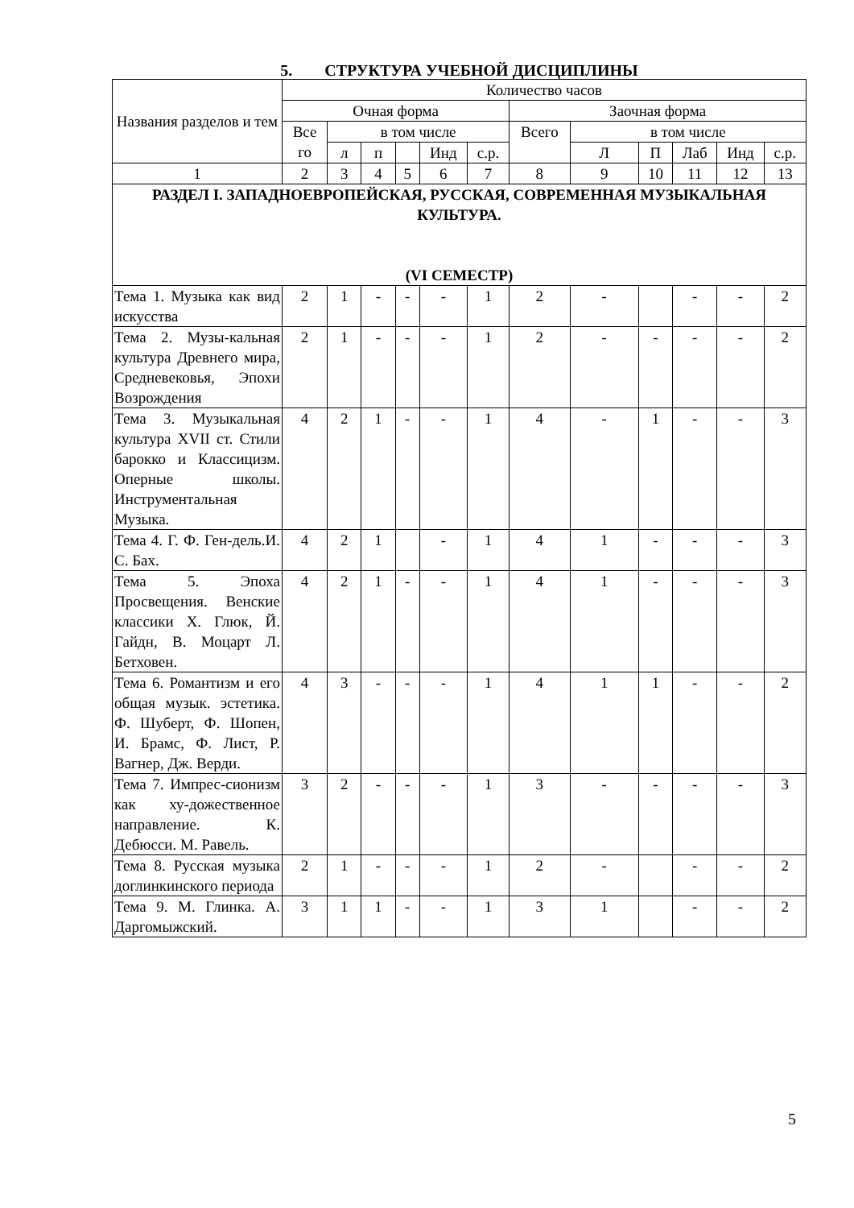5. СТРУКТУРА УЧЕБНОЙ ДИСЦИПЛИНЫ
| Названия разделов и тем | Количество часов | | | | | | | | | | | |
| --- | --- | --- | --- | --- | --- | --- | --- | --- | --- | --- | --- | --- |
| | Очная форма | | | | | | Заочная форма | | | | | |
| | Все го | в том числе | | | | | Всего | в том числе | | | | |
| | | л | п | | Инд | с.р. | | Л | П | Лаб | Инд | с.р. |
| 1 | 2 | 3 | 4 | 5 | 6 | 7 | 8 | 9 | 10 | 11 | 12 | 13 |
| РАЗДЕЛ I. ЗАПАДНОЕВРОПЕЙСКАЯ, РУССКАЯ, СОВРЕМЕННАЯ МУЗЫКАЛЬНАЯ КУЛЬТУРА. (VI СЕМЕСТР) | | | | | | | | | | | | |
| Тема 1. Музыка как вид искусства | 2 | 1 | - | - | - | 1 | 2 | - | | - | - | 2 |
| Тема 2. Музы-кальная культура Древнего мира, Средневековья, Эпохи Возрождения | 2 | 1 | - | - | - | 1 | 2 | - | - | - | - | 2 |
| Тема 3. Музыкальная культура XVII ст. Стили барокко и Классицизм. Оперные школы. Инструментальная Музыка. | 4 | 2 | 1 | - | - | 1 | 4 | - | 1 | - | - | 3 |
| Тема 4. Г. Ф. Ген-дель.И. С. Бах. | 4 | 2 | 1 | | - | 1 | 4 | 1 | - | - | - | 3 |
| Тема 5. Эпоха Просвещения. Венские классики Х. Глюк, Й. Гайдн, В. Моцарт Л. Бетховен. | 4 | 2 | 1 | - | - | 1 | 4 | 1 | - | - | - | 3 |
| Тема 6. Романтизм и его общая музык. эстетика. Ф. Шуберт, Ф. Шопен, И. Брамс, Ф. Лист, Р. Вагнер, Дж. Верди. | 4 | 3 | - | - | - | 1 | 4 | 1 | 1 | - | - | 2 |
| Тема 7. Импрес-сионизм как ху-дожественное направление. К. Дебюсси. М. Равель. | 3 | 2 | - | - | - | 1 | 3 | - | - | - | - | 3 |
| Тема 8. Русская музыка доглинкинского периода | 2 | 1 | - | - | - | 1 | 2 | - | | - | - | 2 |
| Тема 9. М. Глинка. А. Даргомыжский. | 3 | 1 | 1 | - | - | 1 | 3 | 1 | | - | - | 2 |
5